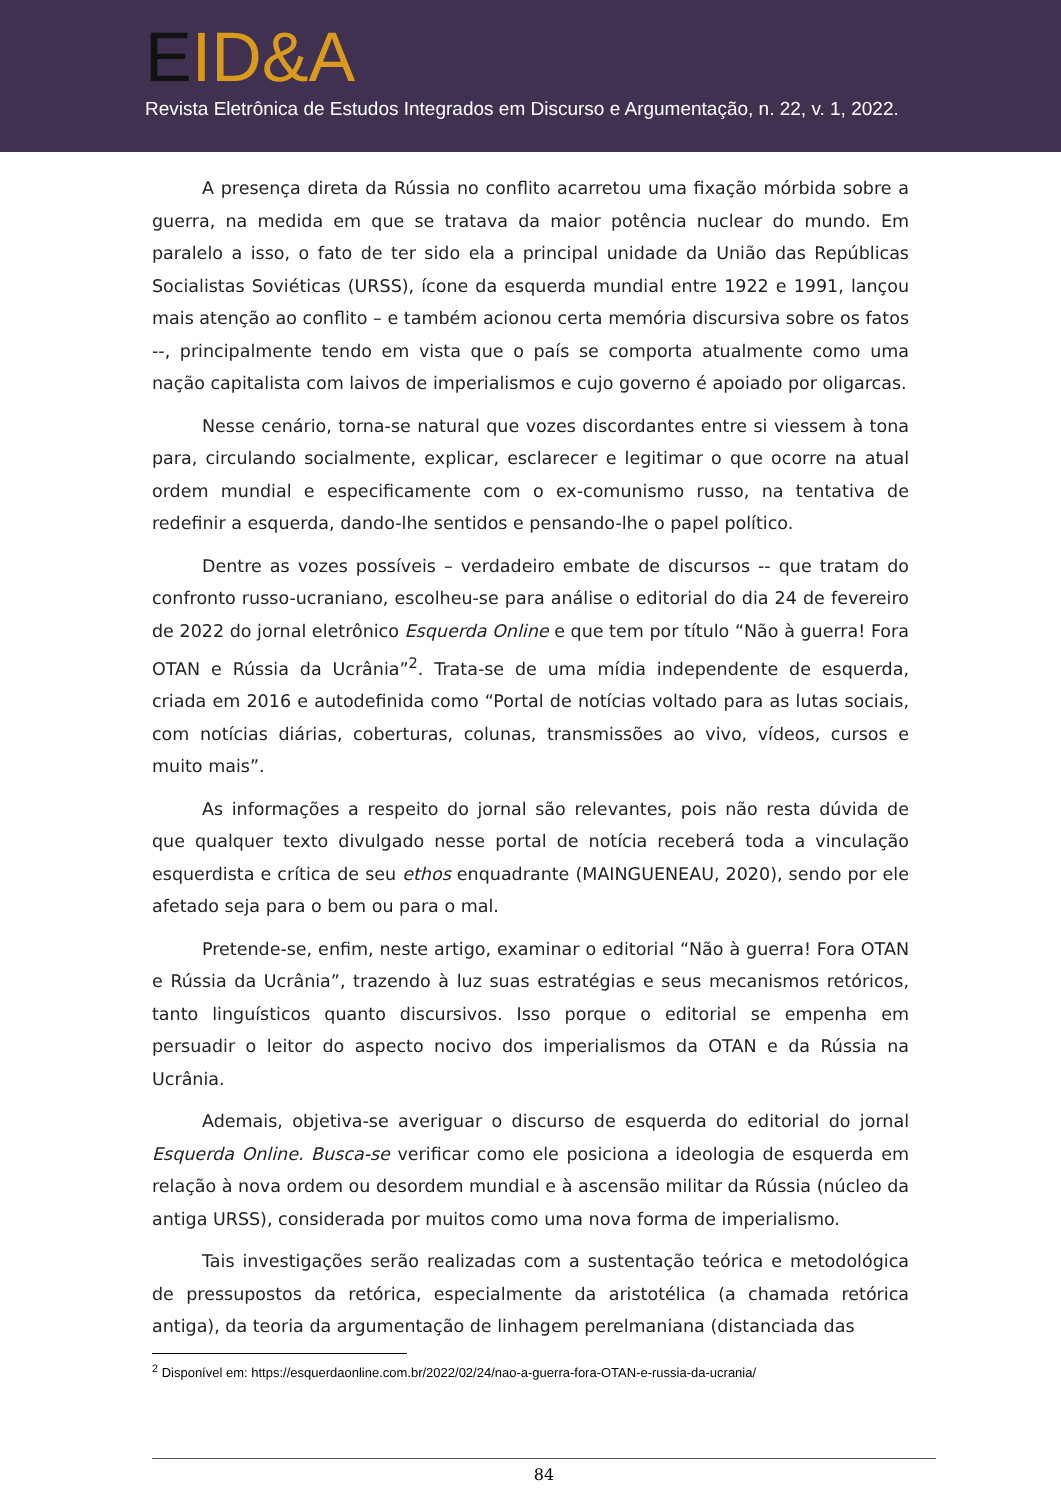EID&A
Revista Eletrônica de Estudos Integrados em Discurso e Argumentação, n. 22, v. 1, 2022.
A presença direta da Rússia no conflito acarretou uma fixação mórbida sobre a guerra, na medida em que se tratava da maior potência nuclear do mundo. Em paralelo a isso, o fato de ter sido ela a principal unidade da União das Repúblicas Socialistas Soviéticas (URSS), ícone da esquerda mundial entre 1922 e 1991, lançou mais atenção ao conflito – e também acionou certa memória discursiva sobre os fatos --, principalmente tendo em vista que o país se comporta atualmente como uma nação capitalista com laivos de imperialismos e cujo governo é apoiado por oligarcas.
Nesse cenário, torna-se natural que vozes discordantes entre si viessem à tona para, circulando socialmente, explicar, esclarecer e legitimar o que ocorre na atual ordem mundial e especificamente com o ex-comunismo russo, na tentativa de redefinir a esquerda, dando-lhe sentidos e pensando-lhe o papel político.
Dentre as vozes possíveis – verdadeiro embate de discursos -- que tratam do confronto russo-ucraniano, escolheu-se para análise o editorial do dia 24 de fevereiro de 2022 do jornal eletrônico Esquerda Online e que tem por título “Não à guerra! Fora OTAN e Rússia da Ucrânia”<sup>2</sup>. Trata-se de uma mídia independente de esquerda, criada em 2016 e autodefinida como “Portal de notícias voltado para as lutas sociais, com notícias diárias, coberturas, colunas, transmissões ao vivo, vídeos, cursos e muito mais”.
As informações a respeito do jornal são relevantes, pois não resta dúvida de que qualquer texto divulgado nesse portal de notícia receberá toda a vinculação esquerdista e crítica de seu ethos enquadrante (MAINGUENEAU, 2020), sendo por ele afetado seja para o bem ou para o mal.
Pretende-se, enfim, neste artigo, examinar o editorial “Não à guerra! Fora OTAN e Rússia da Ucrânia”, trazendo à luz suas estratégias e seus mecanismos retóricos, tanto linguísticos quanto discursivos. Isso porque o editorial se empenha em persuadir o leitor do aspecto nocivo dos imperialismos da OTAN e da Rússia na Ucrânia.
Ademais, objetiva-se averiguar o discurso de esquerda do editorial do jornal Esquerda Online. Busca-se verificar como ele posiciona a ideologia de esquerda em relação à nova ordem ou desordem mundial e à ascensão militar da Rússia (núcleo da antiga URSS), considerada por muitos como uma nova forma de imperialismo.
Tais investigações serão realizadas com a sustentação teórica e metodológica de pressupostos da retórica, especialmente da aristotélica (a chamada retórica antiga), da teoria da argumentação de linhagem perelmaniana (distanciada das
<sup>2</sup> Disponível em: https://esquerdaonline.com.br/2022/02/24/nao-a-guerra-fora-OTAN-e-russia-da-ucrania/
84